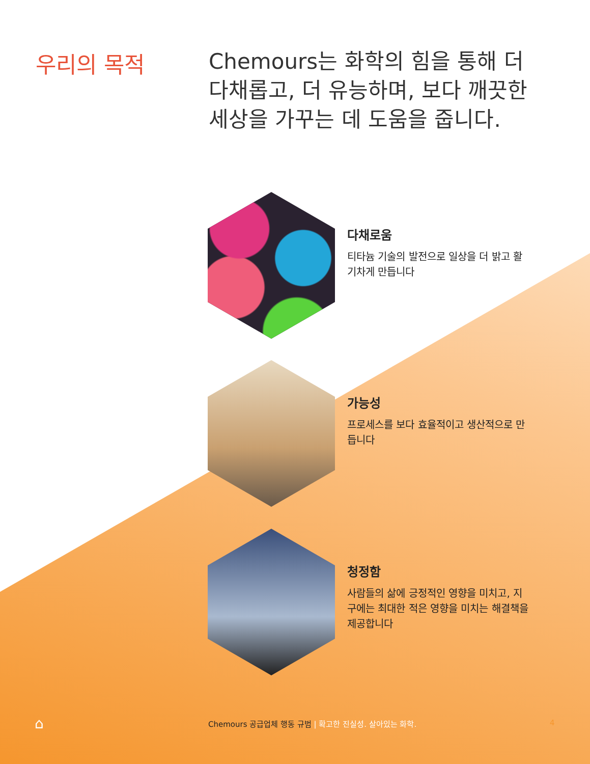우리의 목적
Chemours는 화학의 힘을 통해 더 다채롭고, 더 유능하며, 보다 깨끗한 세상을 가꾸는 데 도움을 줍니다.
다채로움
티타늄 기술의 발전으로 일상을 더 밝고 활기차게 만듭니다
가능성
프로세스를 보다 효율적이고 생산적으로 만듭니다
청정함
사람들의 삶에 긍정적인 영향을 미치고, 지구에는 최대한 적은 영향을 미치는 해결책을 제공합니다
⌂
Chemours 공급업체 행동 규범 | 확고한 진실성. 살아있는 화학.
4